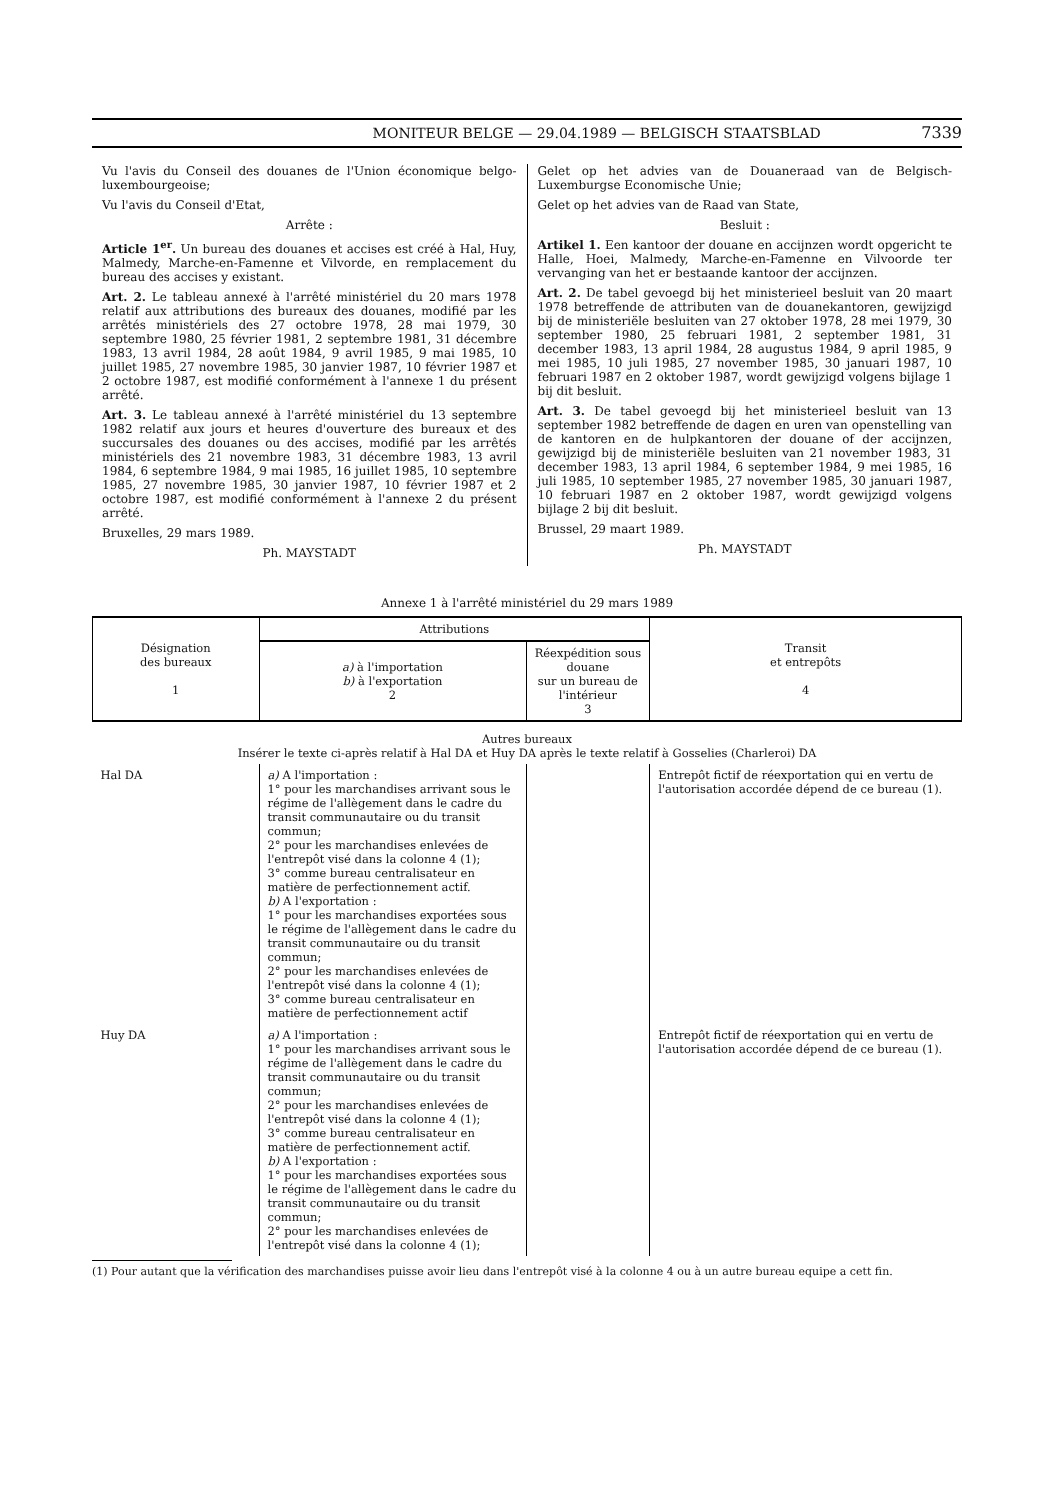MONITEUR BELGE — 29.04.1989 — BELGISCH STAATSBLAD 7339
Vu l'avis du Conseil des douanes de l'Union économique belgo-luxembourgeoise;
Vu l'avis du Conseil d'Etat,
Arrête :
Article 1<sup>er</sup>. Un bureau des douanes et accises est créé à Hal, Huy, Malmedy, Marche-en-Famenne et Vilvorde, en remplacement du bureau des accises y existant.
Art. 2. Le tableau annexé à l'arrêté ministériel du 20 mars 1978 relatif aux attributions des bureaux des douanes, modifié par les arrêtés ministériels des 27 octobre 1978, 28 mai 1979, 30 septembre 1980, 25 février 1981, 2 septembre 1981, 31 décembre 1983, 13 avril 1984, 28 août 1984, 9 avril 1985, 9 mai 1985, 10 juillet 1985, 27 novembre 1985, 30 janvier 1987, 10 février 1987 et 2 octobre 1987, est modifié conformément à l'annexe 1 du présent arrêté.
Art. 3. Le tableau annexé à l'arrêté ministériel du 13 septembre 1982 relatif aux jours et heures d'ouverture des bureaux et des succursales des douanes ou des accises, modifié par les arrêtés ministériels des 21 novembre 1983, 31 décembre 1983, 13 avril 1984, 6 septembre 1984, 9 mai 1985, 16 juillet 1985, 10 septembre 1985, 27 novembre 1985, 30 janvier 1987, 10 février 1987 et 2 octobre 1987, est modifié conformément à l'annexe 2 du présent arrêté.
Bruxelles, 29 mars 1989.
Ph. MAYSTADT
Gelet op het advies van de Douaneraad van de Belgisch-Luxemburgse Economische Unie;
Gelet op het advies van de Raad van State,
Besluit :
Artikel 1. Een kantoor der douane en accijnzen wordt opgericht te Halle, Hoei, Malmedy, Marche-en-Famenne en Vilvoorde ter vervanging van het er bestaande kantoor der accijnzen.
Art. 2. De tabel gevoegd bij het ministerieel besluit van 20 maart 1978 betreffende de attributen van de douanekantoren, gewijzigd bij de ministeriële besluiten van 27 oktober 1978, 28 mei 1979, 30 september 1980, 25 februari 1981, 2 september 1981, 31 december 1983, 13 april 1984, 28 augustus 1984, 9 april 1985, 9 mei 1985, 10 juli 1985, 27 november 1985, 30 januari 1987, 10 februari 1987 en 2 oktober 1987, wordt gewijzigd volgens bijlage 1 bij dit besluit.
Art. 3. De tabel gevoegd bij het ministerieel besluit van 13 september 1982 betreffende de dagen en uren van openstelling van de kantoren en de hulpkantoren der douane of der accijnzen, gewijzigd bij de ministeriële besluiten van 21 november 1983, 31 december 1983, 13 april 1984, 6 september 1984, 9 mei 1985, 16 juli 1985, 10 september 1985, 27 november 1985, 30 januari 1987, 10 februari 1987 en 2 oktober 1987, wordt gewijzigd volgens bijlage 2 bij dit besluit.
Brussel, 29 maart 1989.
Ph. MAYSTADT
Annexe 1 à l'arrêté ministériel du 29 mars 1989
| Désignation des bureaux 1 | Attributions | | Transit et entrepôts 4 |
| --- | --- | --- | --- |
| | a) à l'importation b) à l'exportation 2 | Réexpédition sous douane sur un bureau de l'intérieur 3 | |
| Autres bureaux Insérer le texte ci-après relatif à Hal DA et Huy DA après le texte relatif à Gosselies (Charleroi) DA | | | |
| Hal DA | a) A l'importation : 1° pour les marchandises arrivant sous le régime de l'allègement dans le cadre du transit communautaire ou du transit commun; 2° pour les marchandises enlevées de l'entrepôt visé dans la colonne 4 (1); 3° comme bureau centralisateur en matière de perfectionnement actif. b) A l'exportation : 1° pour les marchandises exportées sous le régime de l'allègement dans le cadre du transit communautaire ou du transit commun; 2° pour les marchandises enlevées de l'entrepôt visé dans la colonne 4 (1); 3° comme bureau centralisateur en matière de perfectionnement actif | | Entrepôt fictif de réexportation qui en vertu de l'autorisation accordée dépend de ce bureau (1). |
| Huy DA | a) A l'importation : 1° pour les marchandises arrivant sous le régime de l'allègement dans le cadre du transit communautaire ou du transit commun; 2° pour les marchandises enlevées de l'entrepôt visé dans la colonne 4 (1); 3° comme bureau centralisateur en matière de perfectionnement actif. b) A l'exportation : 1° pour les marchandises exportées sous le régime de l'allègement dans le cadre du transit communautaire ou du transit commun; 2° pour les marchandises enlevées de l'entrepôt visé dans la colonne 4 (1); | | Entrepôt fictif de réexportation qui en vertu de l'autorisation accordée dépend de ce bureau (1). |
(1) Pour autant que la vérification des marchandises puisse avoir lieu dans l'entrepôt visé à la colonne 4 ou à un autre bureau equipe a cett fin.